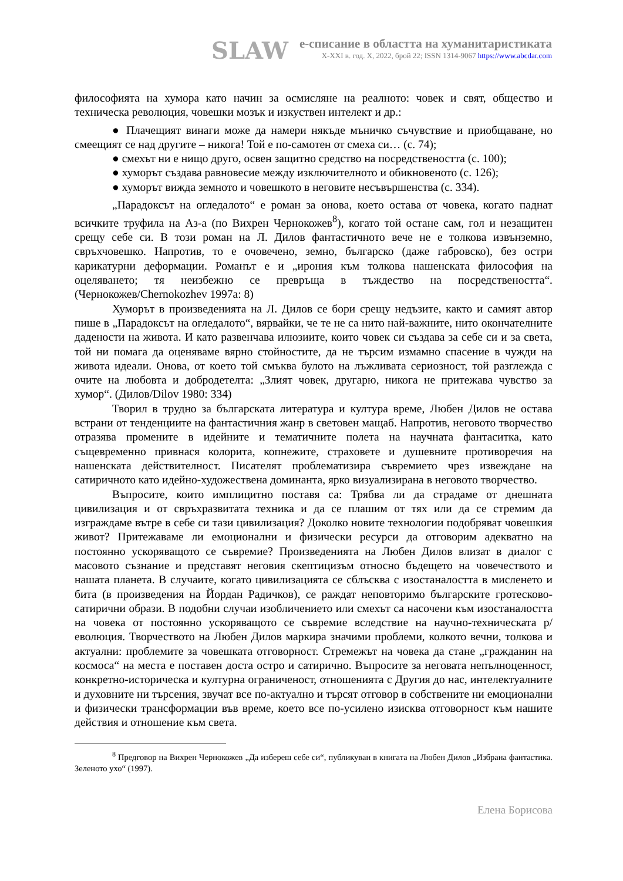SLAW
е-списание в областта на хуманитаристиката
X-XXI в. год. X, 2022, брой 22; ISSN 1314-9067 https://www.abcdar.com
философията на хумора като начин за осмисляне на реалното: човек и свят, общество и техническа революция, човешки мозък и изкуствен интелект и др.:
● Плачещият винаги може да намери някъде мъничко съчувствие и приобщаване, но смеещият се над другите – никога! Той е по-самотен от смеха си… (с. 74);
● смехът ни е нищо друго, освен защитно средство на посредствеността (с. 100);
● хуморът създава равновесие между изключителното и обикновеното (с. 126);
● хуморът вижда земното и човешкото в неговите несъвършенства (с. 334).
„Парадоксът на огледалото“ е роман за онова, което остава от човека, когато паднат всичките труфила на Аз-а (по Вихрен Чернокожев<sup>8</sup>), когато той остане сам, гол и незащитен срещу себе си. В този роман на Л. Дилов фантастичното вече не е толкова извънземно, свръхчовешко. Напротив, то е очовечено, земно, българско (даже габровско), без остри карикатурни деформации. Романът е и „ирония към толкова нашенската философия на оцеляването; тя неизбежно се превръща в тъждество на посредствеността“. (Чернокожев/Chernokozhev 1997a: 8)
Хуморът в произведенията на Л. Дилов се бори срещу недъзите, както и самият автор пише в „Парадоксът на огледалото“, вярвайки, че те не са нито най-важните, нито окончателните дадености на живота. И като развенчава илюзиите, които човек си създава за себе си и за света, той ни помага да оценяваме вярно стойностите, да не търсим измамно спасение в чужди на живота идеали. Онова, от което той смъква булото на лъжливата сериозност, той разглежда с очите на любовта и добродетелта: „Злият човек, другарю, никога не притежава чувство за хумор“. (Дилов/Dilov 1980: 334)
Творил в трудно за българската литература и култура време, Любен Дилов не остава встрани от тенденциите на фантастичния жанр в световен мащаб. Напротив, неговото творчество отразява промените в идейните и тематичните полета на научната фантаситка, като същевременно привнася колорита, копнежите, страховете и душевните противоречия на нашенската действителност. Писателят проблематизира съвремието чрез извеждане на сатиричното като идейно-художествена доминанта, ярко визуализирана в неговото творчество.
Въпросите, които имплицитно поставя са: Трябва ли да страдаме от днешната цивилизация и от свръхразвитата техника и да се плашим от тях или да се стремим да изграждаме вътре в себе си тази цивилизация? Доколко новите технологии подобряват човешкия живот? Притежаваме ли емоционални и физически ресурси да отговорим адекватно на постоянно ускоряващото се съвремие? Произведенията на Любен Дилов влизат в диалог с масовото съзнание и представят неговия скептицизъм относно бъдещето на човечеството и нашата планета. В случаите, когато цивилизацията се сблъсква с изостаналостта в мисленето и бита (в произведения на Йордан Радичков), се раждат неповторимо българските гротесково-сатирични образи. В подобни случаи изобличението или смехът са насочени към изостаналостта на човека от постоянно ускоряващото се съвремие вследствие на научно-техническата р/еволюция. Творчеството на Любен Дилов маркира значими проблеми, колкото вечни, толкова и актуални: проблемите за човешката отговорност. Стремежът на човека да стане „гражданин на космоса“ на места е поставен доста остро и сатирично. Въпросите за неговата непълноценност, конкретно-историческа и културна ограниченост, отношенията с Другия до нас, интелектуалните и духовните ни търсения, звучат все по-актуално и търсят отговор в собствените ни емоционални и физически трансформации във време, което все по-усилено изисква отговорност към нашите действия и отношение към света.
<sup>8</sup> Предговор на Вихрен Чернокожев „Да избереш себе си“, публикуван в книгата на Любен Дилов „Избрана фантастика. Зеленото ухо“ (1997).
Елена Борисова